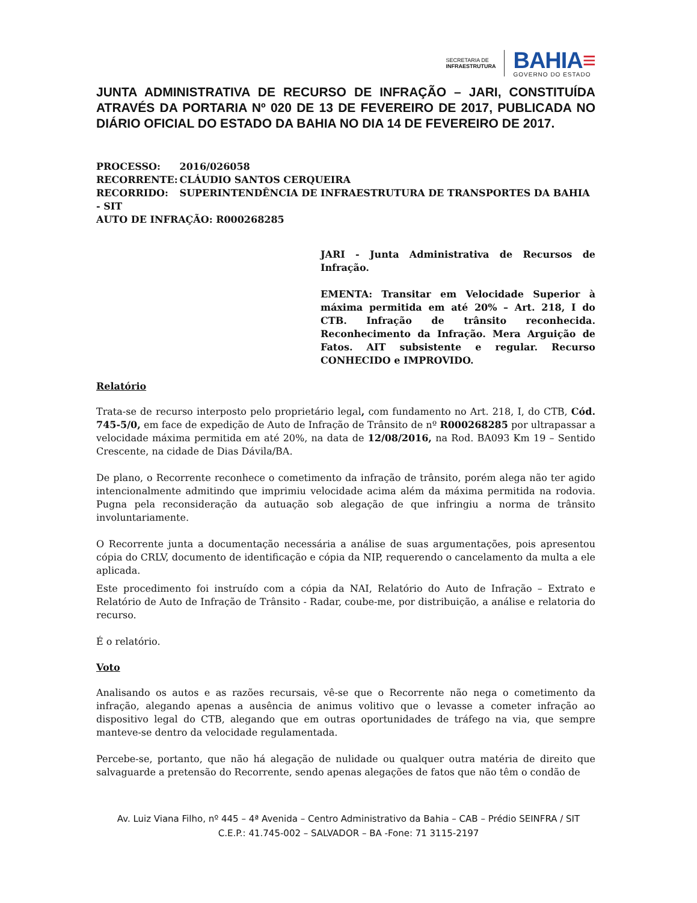SECRETARIA DE
INFRAESTRUTURA
BAHIA≡
GOVERNO DO ESTADO
JUNTA ADMINISTRATIVA DE RECURSO DE INFRAÇÃO – JARI, CONSTITUÍDA ATRAVÉS DA PORTARIA Nº 020 DE 13 DE FEVEREIRO DE 2017, PUBLICADA NO DIÁRIO OFICIAL DO ESTADO DA BAHIA NO DIA 14 DE FEVEREIRO DE 2017.
PROCESSO: 2016/026058
RECORRENTE: CLÁUDIO SANTOS CERQUEIRA
RECORRIDO: SUPERINTENDÊNCIA DE INFRAESTRUTURA DE TRANSPORTES DA BAHIA - SIT
AUTO DE INFRAÇÃO: R000268285
JARI - Junta Administrativa de Recursos de Infração.
EMENTA: Transitar em Velocidade Superior à máxima permitida em até 20% – Art. 218, I do CTB. Infração de trânsito reconhecida. Reconhecimento da Infração. Mera Arguição de Fatos. AIT subsistente e regular. Recurso CONHECIDO e IMPROVIDO.
Relatório
Trata-se de recurso interposto pelo proprietário legal, com fundamento no Art. 218, I, do CTB, Cód. 745-5/0, em face de expedição de Auto de Infração de Trânsito de nº R000268285 por ultrapassar a velocidade máxima permitida em até 20%, na data de 12/08/2016, na Rod. BA093 Km 19 – Sentido Crescente, na cidade de Dias Dávila/BA.
De plano, o Recorrente reconhece o cometimento da infração de trânsito, porém alega não ter agido intencionalmente admitindo que imprimiu velocidade acima além da máxima permitida na rodovia. Pugna pela reconsideração da autuação sob alegação de que infringiu a norma de trânsito involuntariamente.
O Recorrente junta a documentação necessária a análise de suas argumentações, pois apresentou cópia do CRLV, documento de identificação e cópia da NIP, requerendo o cancelamento da multa a ele aplicada.
Este procedimento foi instruído com a cópia da NAI, Relatório do Auto de Infração – Extrato e Relatório de Auto de Infração de Trânsito - Radar, coube-me, por distribuição, a análise e relatoria do recurso.
É o relatório.
Voto
Analisando os autos e as razões recursais, vê-se que o Recorrente não nega o cometimento da infração, alegando apenas a ausência de animus volitivo que o levasse a cometer infração ao dispositivo legal do CTB, alegando que em outras oportunidades de tráfego na via, que sempre manteve-se dentro da velocidade regulamentada.
Percebe-se, portanto, que não há alegação de nulidade ou qualquer outra matéria de direito que salvaguarde a pretensão do Recorrente, sendo apenas alegações de fatos que não têm o condão de
Av. Luiz Viana Filho, nº 445 – 4ª Avenida – Centro Administrativo da Bahia – CAB – Prédio SEINFRA / SIT
C.E.P.: 41.745-002 – SALVADOR – BA -Fone: 71 3115-2197